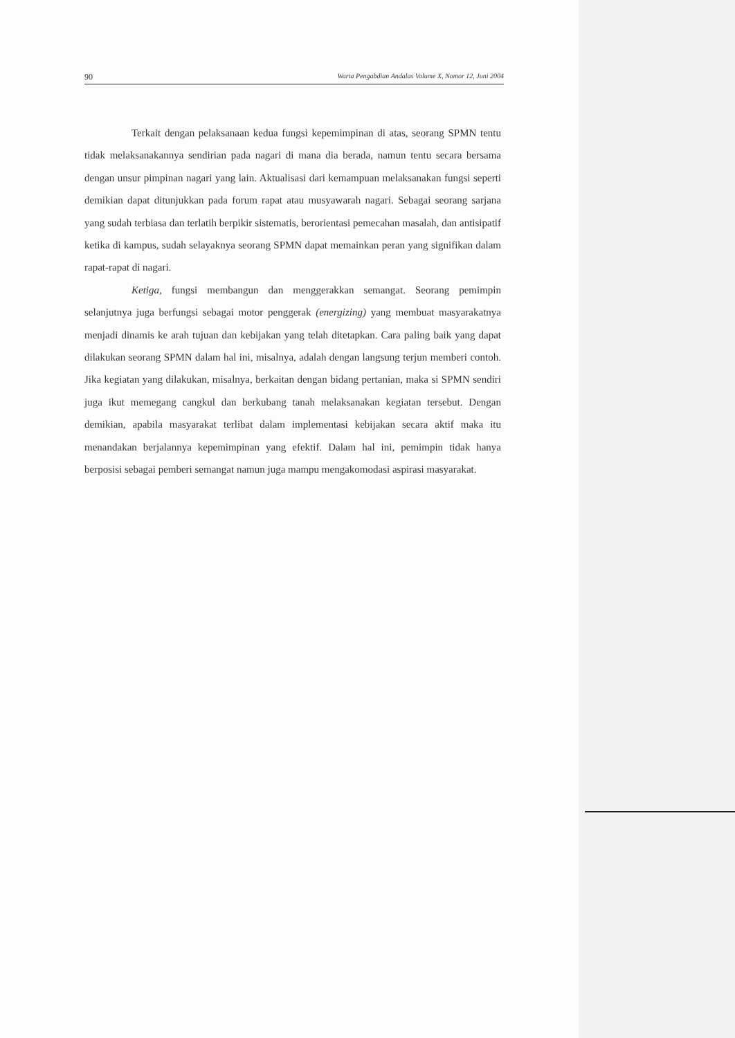90 Warta Pengabdian Andalas Volume X, Nomor 12, Juni 2004
Terkait dengan pelaksanaan kedua fungsi kepemimpinan di atas, seorang SPMN tentu tidak melaksanakannya sendirian pada nagari di mana dia berada, namun tentu secara bersama dengan unsur pimpinan nagari yang lain. Aktualisasi dari kemampuan melaksanakan fungsi seperti demikian dapat ditunjukkan pada forum rapat atau musyawarah nagari. Sebagai seorang sarjana yang sudah terbiasa dan terlatih berpikir sistematis, berorientasi pemecahan masalah, dan antisipatif ketika di kampus, sudah selayaknya seorang SPMN dapat memainkan peran yang signifikan dalam rapat-rapat di nagari.
Ketiga, fungsi membangun dan menggerakkan semangat. Seorang pemimpin selanjutnya juga berfungsi sebagai motor penggerak (energizing) yang membuat masyarakatnya menjadi dinamis ke arah tujuan dan kebijakan yang telah ditetapkan. Cara paling baik yang dapat dilakukan seorang SPMN dalam hal ini, misalnya, adalah dengan langsung terjun memberi contoh. Jika kegiatan yang dilakukan, misalnya, berkaitan dengan bidang pertanian, maka si SPMN sendiri juga ikut memegang cangkul dan berkubang tanah melaksanakan kegiatan tersebut. Dengan demikian, apabila masyarakat terlibat dalam implementasi kebijakan secara aktif maka itu menandakan berjalannya kepemimpinan yang efektif. Dalam hal ini, pemimpin tidak hanya berposisi sebagai pemberi semangat namun juga mampu mengakomodasi aspirasi masyarakat.